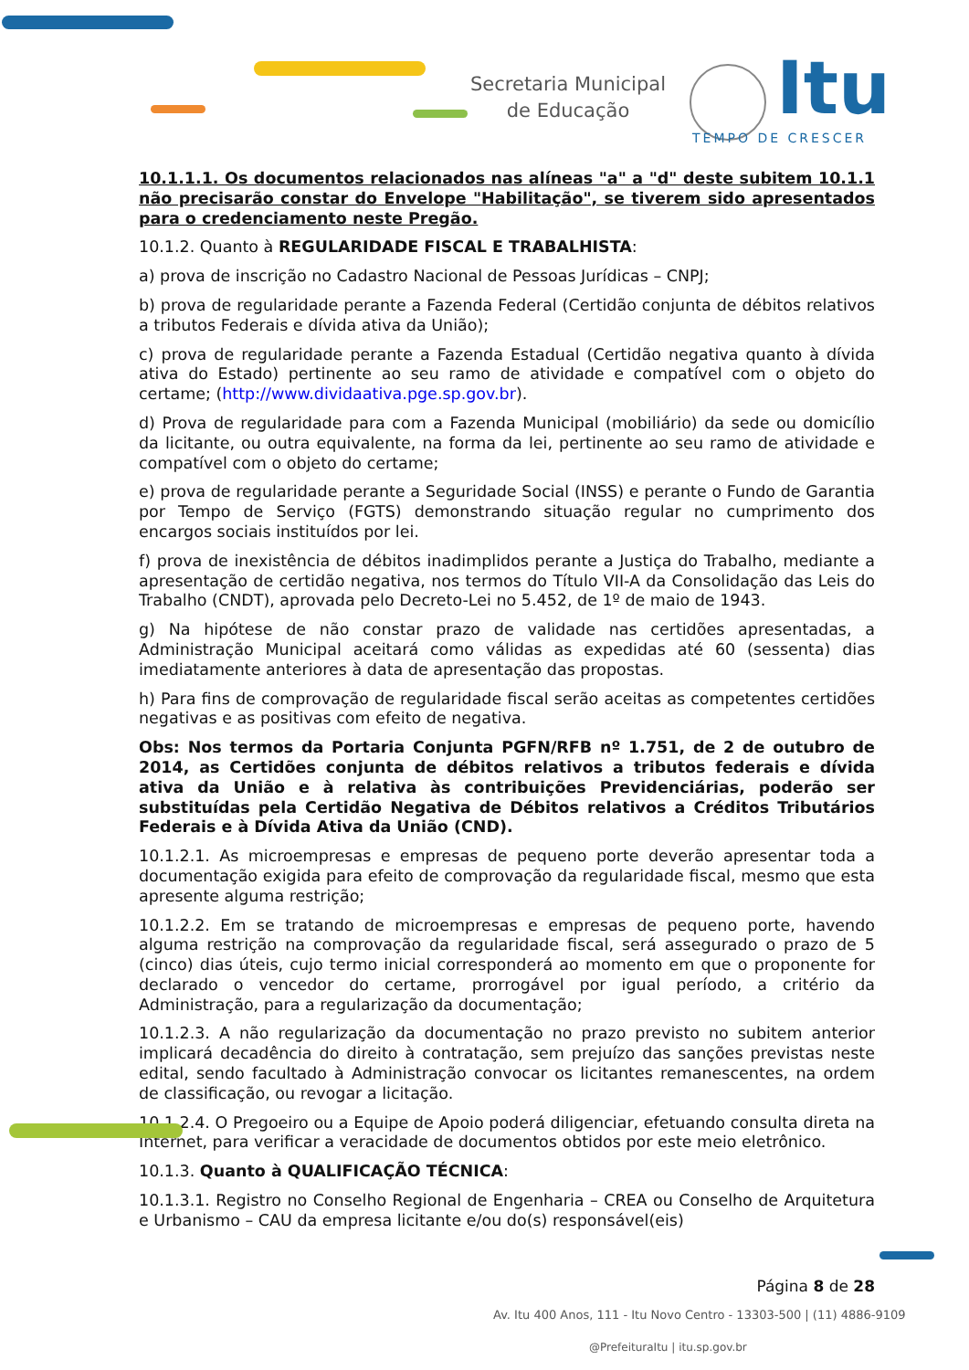Secretaria Municipal
de Educação
Itu
TEMPO DE CRESCER
10.1.1.1. Os documentos relacionados nas alíneas "a" a "d" deste subitem 10.1.1 não precisarão constar do Envelope "Habilitação", se tiverem sido apresentados para o credenciamento neste Pregão.
10.1.2. Quanto à REGULARIDADE FISCAL E TRABALHISTA:
a) prova de inscrição no Cadastro Nacional de Pessoas Jurídicas – CNPJ;
b) prova de regularidade perante a Fazenda Federal (Certidão conjunta de débitos relativos a tributos Federais e dívida ativa da União);
c) prova de regularidade perante a Fazenda Estadual (Certidão negativa quanto à dívida ativa do Estado) pertinente ao seu ramo de atividade e compatível com o objeto do certame; (http://www.dividaativa.pge.sp.gov.br).
d) Prova de regularidade para com a Fazenda Municipal (mobiliário) da sede ou domicílio da licitante, ou outra equivalente, na forma da lei, pertinente ao seu ramo de atividade e compatível com o objeto do certame;
e) prova de regularidade perante a Seguridade Social (INSS) e perante o Fundo de Garantia por Tempo de Serviço (FGTS) demonstrando situação regular no cumprimento dos encargos sociais instituídos por lei.
f) prova de inexistência de débitos inadimplidos perante a Justiça do Trabalho, mediante a apresentação de certidão negativa, nos termos do Título VII-A da Consolidação das Leis do Trabalho (CNDT), aprovada pelo Decreto-Lei no 5.452, de 1º de maio de 1943.
g) Na hipótese de não constar prazo de validade nas certidões apresentadas, a Administração Municipal aceitará como válidas as expedidas até 60 (sessenta) dias imediatamente anteriores à data de apresentação das propostas.
h) Para fins de comprovação de regularidade fiscal serão aceitas as competentes certidões negativas e as positivas com efeito de negativa.
Obs: Nos termos da Portaria Conjunta PGFN/RFB nº 1.751, de 2 de outubro de 2014, as Certidões conjunta de débitos relativos a tributos federais e dívida ativa da União e à relativa às contribuições Previdenciárias, poderão ser substituídas pela Certidão Negativa de Débitos relativos a Créditos Tributários Federais e à Dívida Ativa da União (CND).
10.1.2.1. As microempresas e empresas de pequeno porte deverão apresentar toda a documentação exigida para efeito de comprovação da regularidade fiscal, mesmo que esta apresente alguma restrição;
10.1.2.2. Em se tratando de microempresas e empresas de pequeno porte, havendo alguma restrição na comprovação da regularidade fiscal, será assegurado o prazo de 5 (cinco) dias úteis, cujo termo inicial corresponderá ao momento em que o proponente for declarado o vencedor do certame, prorrogável por igual período, a critério da Administração, para a regularização da documentação;
10.1.2.3. A não regularização da documentação no prazo previsto no subitem anterior implicará decadência do direito à contratação, sem prejuízo das sanções previstas neste edital, sendo facultado à Administração convocar os licitantes remanescentes, na ordem de classificação, ou revogar a licitação.
10.1.2.4. O Pregoeiro ou a Equipe de Apoio poderá diligenciar, efetuando consulta direta na Internet, para verificar a veracidade de documentos obtidos por este meio eletrônico.
10.1.3. Quanto à QUALIFICAÇÃO TÉCNICA:
10.1.3.1. Registro no Conselho Regional de Engenharia – CREA ou Conselho de Arquitetura e Urbanismo – CAU da empresa licitante e/ou do(s) responsável(eis)
Página 8 de 28
Av. Itu 400 Anos, 111 - Itu Novo Centro - 13303-500 | (11) 4886-9109
@PrefeituraItu | itu.sp.gov.br